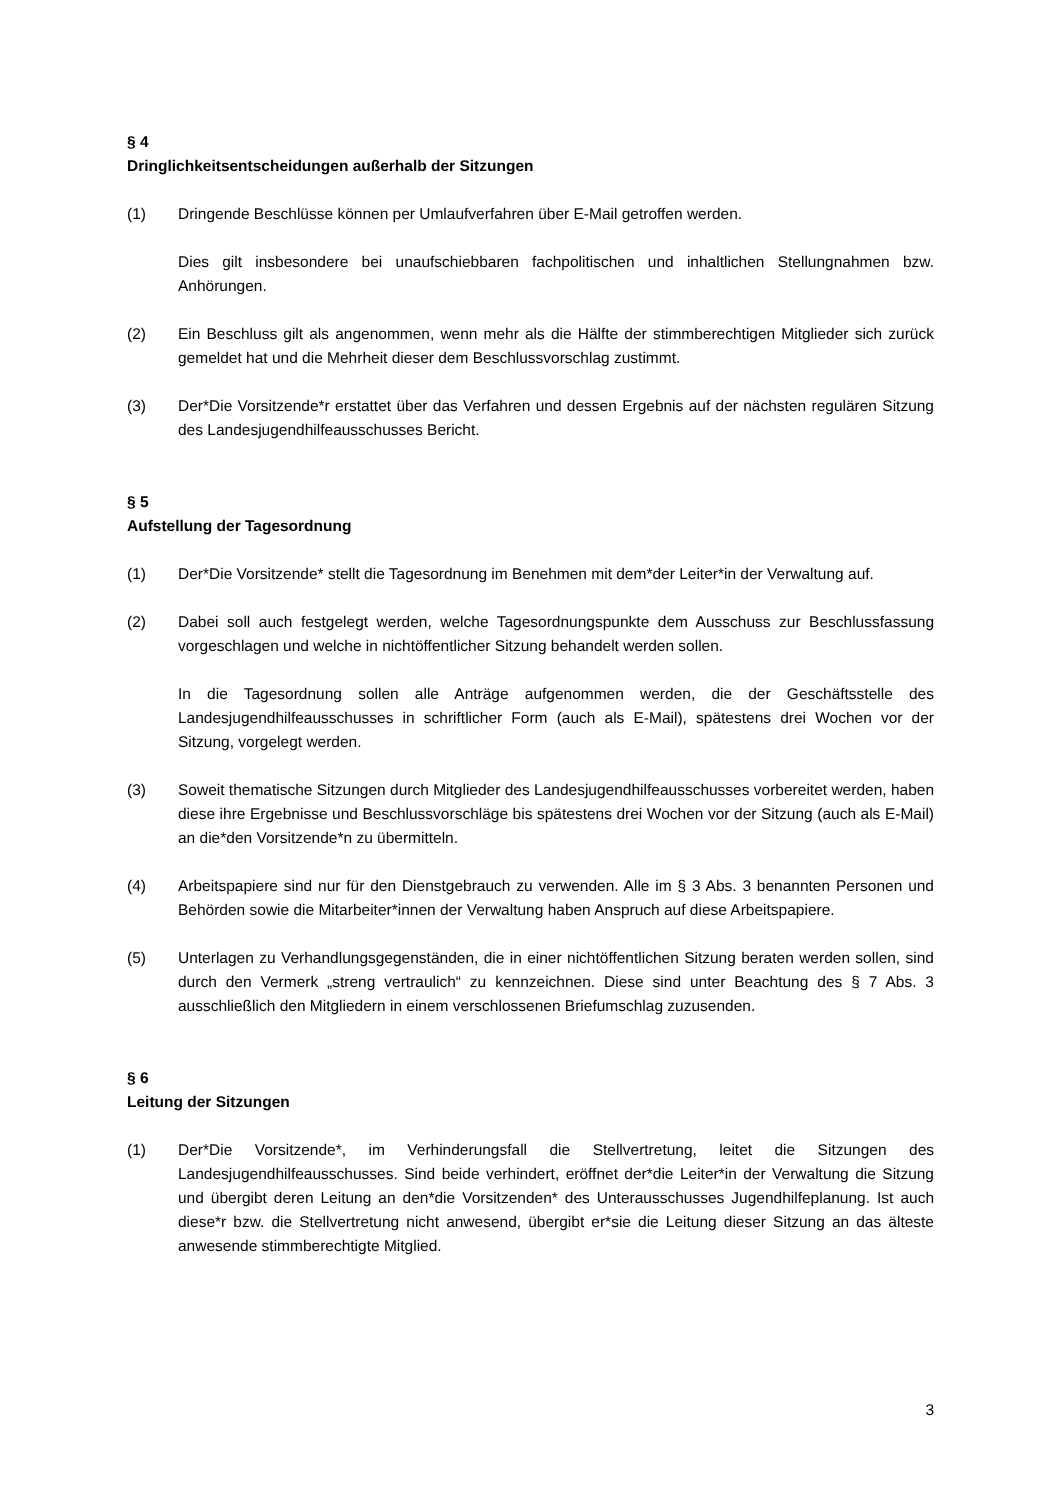§ 4
Dringlichkeitsentscheidungen außerhalb der Sitzungen
(1) Dringende Beschlüsse können per Umlaufverfahren über E-Mail getroffen werden.
Dies gilt insbesondere bei unaufschiebbaren fachpolitischen und inhaltlichen Stellungnahmen bzw. Anhörungen.
(2) Ein Beschluss gilt als angenommen, wenn mehr als die Hälfte der stimmberechtigen Mitglieder sich zurück gemeldet hat und die Mehrheit dieser dem Beschlussvorschlag zustimmt.
(3) Der*Die Vorsitzende*r erstattet über das Verfahren und dessen Ergebnis auf der nächsten regulären Sitzung des Landesjugendhilfeausschusses Bericht.
§ 5
Aufstellung der Tagesordnung
(1) Der*Die Vorsitzende* stellt die Tagesordnung im Benehmen mit dem*der Leiter*in der Verwaltung auf.
(2) Dabei soll auch festgelegt werden, welche Tagesordnungspunkte dem Ausschuss zur Beschlussfassung vorgeschlagen und welche in nichtöffentlicher Sitzung behandelt werden sollen.
In die Tagesordnung sollen alle Anträge aufgenommen werden, die der Geschäftsstelle des Landesjugendhilfeausschusses in schriftlicher Form (auch als E-Mail), spätestens drei Wochen vor der Sitzung, vorgelegt werden.
(3) Soweit thematische Sitzungen durch Mitglieder des Landesjugendhilfeausschusses vorbereitet werden, haben diese ihre Ergebnisse und Beschlussvorschläge bis spätestens drei Wochen vor der Sitzung (auch als E-Mail) an die*den Vorsitzende*n zu übermitteln.
(4) Arbeitspapiere sind nur für den Dienstgebrauch zu verwenden. Alle im § 3 Abs. 3 benannten Personen und Behörden sowie die Mitarbeiter*innen der Verwaltung haben Anspruch auf diese Arbeitspapiere.
(5) Unterlagen zu Verhandlungsgegenständen, die in einer nichtöffentlichen Sitzung beraten werden sollen, sind durch den Vermerk „streng vertraulich“ zu kennzeichnen. Diese sind unter Beachtung des § 7 Abs. 3 ausschließlich den Mitgliedern in einem verschlossenen Briefumschlag zuzusenden.
§ 6
Leitung der Sitzungen
(1) Der*Die Vorsitzende*, im Verhinderungsfall die Stellvertretung, leitet die Sitzungen des Landesjugendhilfeausschusses. Sind beide verhindert, eröffnet der*die Leiter*in der Verwaltung die Sitzung und übergibt deren Leitung an den*die Vorsitzenden* des Unterausschusses Jugendhilfeplanung. Ist auch diese*r bzw. die Stellvertretung nicht anwesend, übergibt er*sie die Leitung dieser Sitzung an das älteste anwesende stimmberechtigte Mitglied.
3